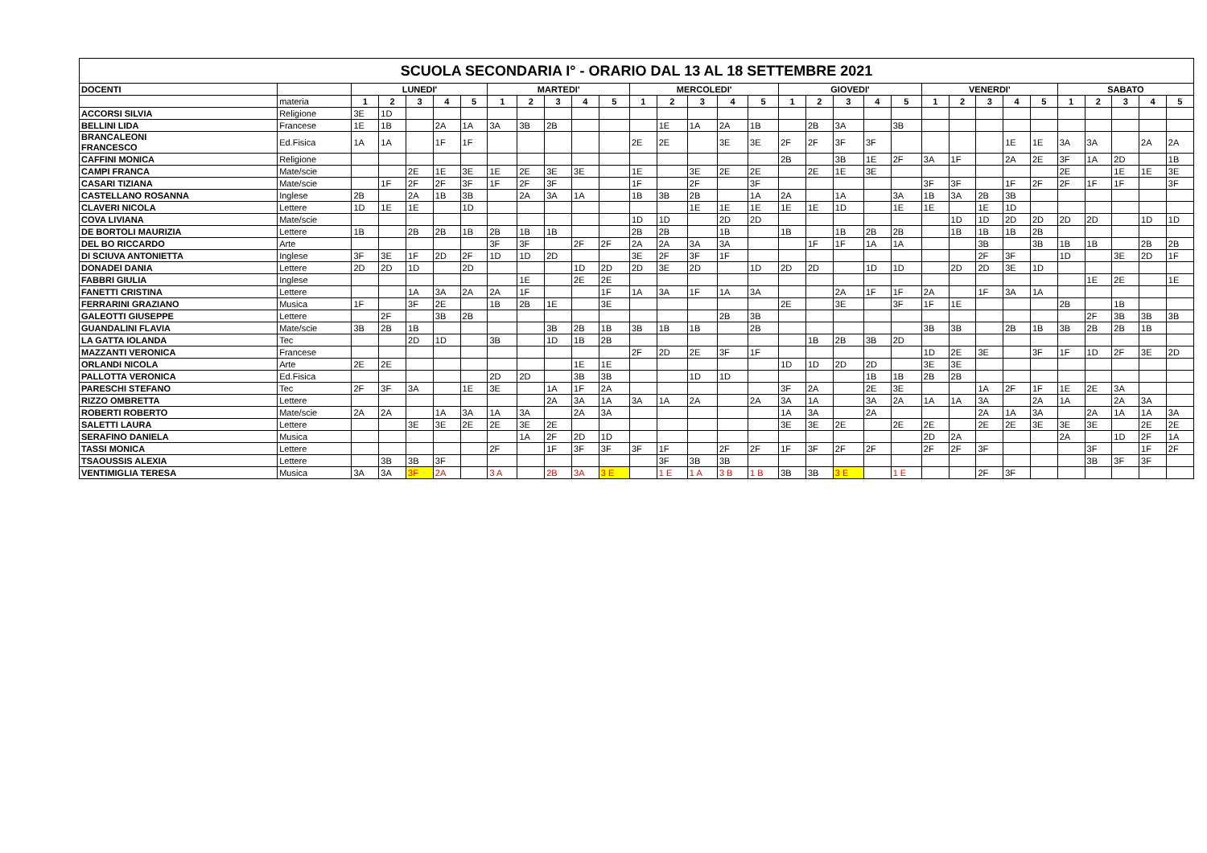| SCUOLA SECONDARIA I° - ORARIO DAL 13 AL 18 SETTEMBRE 2021 | | | | | | | | | | | | | | | | | | | | | | | | | | | | | | | |
| --- | --- | --- | --- | --- | --- | --- | --- | --- | --- | --- | --- | --- | --- | --- | --- | --- | --- | --- | --- | --- | --- | --- | --- | --- | --- | --- | --- | --- | --- | --- | --- |
| DOCENTI | | LUNEDI' | | | | | MARTEDI' | | | | | MERCOLEDI' | | | | | GIOVEDI' | | | | | VENERDI' | | | | | SABATO | | | | |
| | materia | 1 | 2 | 3 | 4 | 5 | 1 | 2 | 3 | 4 | 5 | 1 | 2 | 3 | 4 | 5 | 1 | 2 | 3 | 4 | 5 | 1 | 2 | 3 | 4 | 5 | 1 | 2 | 3 | 4 | 5 |
| ACCORSI SILVIA | Religione | 3E | 1D | | | | | | | | | | | | | | | | | | | | | | | | | | | | |
| BELLINI LIDA | Francese | 1E | 1B | | 2A | 1A | 3A | 3B | 2B | | | | 1E | 1A | 2A | 1B | | 2B | 3A | | 3B | | | | | | | | | | |
| BRANCALEONI FRANCESCO | Ed.Fisica | 1A | 1A | | 1F | 1F | | | | | | 2E | 2E | | 3E | 3E | 2F | 2F | 3F | 3F | | | | | 1E | 1E | 3A | 3A | | 2A | 2A |
| CAFFINI MONICA | Religione | | | | | | | | | | | | | | | | 2B | | 3B | 1E | 2F | 3A | 1F | | 2A | 2E | 3F | 1A | 2D | | 1B |
| CAMPI FRANCA | Mate/scie | | | 2E | 1E | 3E | 1E | 2E | 3E | 3E | | 1E | | 3E | 2E | 2E | | 2E | 1E | 3E | | | | | | | 2E | | 1E | 1E | 3E |
| CASARI TIZIANA | Mate/scie | | 1F | 2F | 2F | 3F | 1F | 2F | 3F | | | 1F | | 2F | | 3F | | | | | | 3F | 3F | | 1F | 2F | 2F | 1F | 1F | | 3F |
| CASTELLANO ROSANNA | Inglese | 2B | | 2A | 1B | 3B | | 2A | 3A | 1A | | 1B | 3B | 2B | | 1A | 2A | | 1A | | 3A | 1B | 3A | 2B | 3B | | | | | | |
| CLAVERI NICOLA | Lettere | 1D | 1E | 1E | | 1D | | | | | | | | 1E | 1E | 1E | 1E | 1E | 1D | | 1E | 1E | | 1E | 1D | | | | | | |
| COVA LIVIANA | Mate/scie | | | | | | | | | | | 1D | 1D | | 2D | 2D | | | | | | | 1D | 1D | 2D | 2D | 2D | 2D | | 1D | 1D |
| DE BORTOLI MAURIZIA | Lettere | 1B | | 2B | 2B | 1B | 2B | 1B | 1B | | | 2B | 2B | | 1B | | 1B | | 1B | 2B | 2B | | 1B | 1B | 1B | 2B | | | | | |
| DEL BO RICCARDO | Arte | | | | | | 3F | 3F | | 2F | 2F | 2A | 2A | 3A | 3A | | | 1F | 1F | 1A | 1A | | | 3B | | 3B | 1B | 1B | | 2B | 2B |
| DI SCIUVA ANTONIETTA | Inglese | 3F | 3E | 1F | 2D | 2F | 1D | 1D | 2D | | | 3E | 2F | 3F | 1F | | | | | | | | | 2F | 3F | | 1D | | 3E | 2D | 1F |
| DONADEI DANIA | Lettere | 2D | 2D | 1D | | 2D | | | | 1D | 2D | 2D | 3E | 2D | | 1D | 2D | 2D | | 1D | 1D | | 2D | 2D | 3E | 1D | | | | | |
| FABBRI GIULIA | Inglese | | | | | | | 1E | | 2E | 2E | | | | | | | | | | | | | | | | | 1E | 2E | | 1E |
| FANETTI CRISTINA | Lettere | | | 1A | 3A | 2A | 2A | 1F | | | 1F | 1A | 3A | 1F | 1A | 3A | | | 2A | 1F | 1F | 2A | | 1F | 3A | 1A | | | | | |
| FERRARINI GRAZIANO | Musica | 1F | | 3F | 2E | | 1B | 2B | 1E | | 3E | | | | | | 2E | | 3E | | 3F | 1F | 1E | | | | 2B | | 1B | | |
| GALEOTTI GIUSEPPE | Lettere | | 2F | | 3B | 2B | | | | | | | | | 2B | 3B | | | | | | | | | | | | 2F | 3B | 3B | 3B |
| GUANDALINI FLAVIA | Mate/scie | 3B | 2B | 1B | | | | | 3B | 2B | 1B | 3B | 1B | 1B | | 2B | | | | | | 3B | 3B | | 2B | 1B | 3B | 2B | 2B | 1B | |
| LA GATTA IOLANDA | Tec | | | 2D | 1D | | 3B | | 1D | 1B | 2B | | | | | | | 1B | 2B | 3B | 2D | | | | | | | | | | |
| MAZZANTI VERONICA | Francese | | | | | | | | | | | 2F | 2D | 2E | 3F | 1F | | | | | | 1D | 2E | 3E | | 3F | 1F | 1D | 2F | 3E | 2D |
| ORLANDI NICOLA | Arte | 2E | 2E | | | | | | | 1E | 1E | | | | | | 1D | 1D | 2D | 2D | | 3E | 3E | | | | | | | | |
| PALLOTTA VERONICA | Ed.Fisica | | | | | | 2D | 2D | | 3B | 3B | | | 1D | 1D | | | | | 1B | 1B | 2B | 2B | | | | | | | | |
| PARESCHI STEFANO | Tec | 2F | 3F | 3A | | 1E | 3E | | 1A | 1F | 2A | | | | | | 3F | 2A | | 2E | 3E | | | 1A | 2F | 1F | 1E | 2E | 3A | | |
| RIZZO OMBRETTA | Lettere | | | | | | | | 2A | 3A | 1A | 3A | 1A | 2A | | 2A | 3A | 1A | | 3A | 2A | 1A | 1A | 3A | | 2A | 1A | | 2A | 3A | |
| ROBERTI ROBERTO | Mate/scie | 2A | 2A | | 1A | 3A | 1A | 3A | | 2A | 3A | | | | | | 1A | 3A | | 2A | | | | 2A | 1A | 3A | | 2A | 1A | 1A | 3A |
| SALETTI LAURA | Lettere | | | 3E | 3E | 2E | 2E | 3E | 2E | | | | | | | | 3E | 3E | 2E | | 2E | 2E | | 2E | 2E | 3E | 3E | 3E | | 2E | 2E |
| SERAFINO DANIELA | Musica | | | | | | | 1A | 2F | 2D | 1D | | | | | | | | | | | 2D | 2A | | | | 2A | | 1D | 2F | 1A |
| TASSI MONICA | Lettere | | | | | | 2F | | 1F | 3F | 3F | 3F | 1F | | 2F | 2F | 1F | 3F | 2F | 2F | | 2F | 2F | 3F | | | | 3F | | 1F | 2F |
| TSAOUSSIS ALEXIA | Lettere | | 3B | 3B | 3F | | | | | | | | 3F | 3B | 3B | | | | | | | | | | | | | 3B | 3F | 3F | |
| VENTIMIGLIA TERESA | Musica | 3A | 3A | 3F | 2A | | 3 A | | 2B | 3A | 3 E | | 1 E | 1 A | 3 B | 1 B | 3B | 3B | 3 E | | 1 E | | | 2F | 3F | | | | | | |